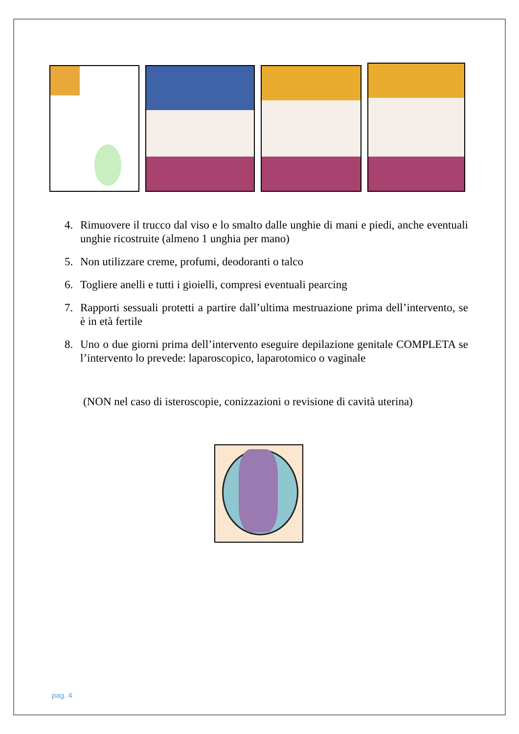4. Rimuovere il trucco dal viso e lo smalto dalle unghie di mani e piedi, anche eventuali unghie ricostruite (almeno 1 unghia per mano)
5. Non utilizzare creme, profumi, deodoranti o talco
6. Togliere anelli e tutti i gioielli, compresi eventuali pearcing
7. Rapporti sessuali protetti a partire dall’ultima mestruazione prima dell’intervento, se è in età fertile
8. Uno o due giorni prima dell’intervento eseguire depilazione genitale COMPLETA se l’intervento lo prevede: laparoscopico, laparotomico o vaginale
(NON nel caso di isteroscopie, conizzazioni o revisione di cavità uterina)
pag. 4